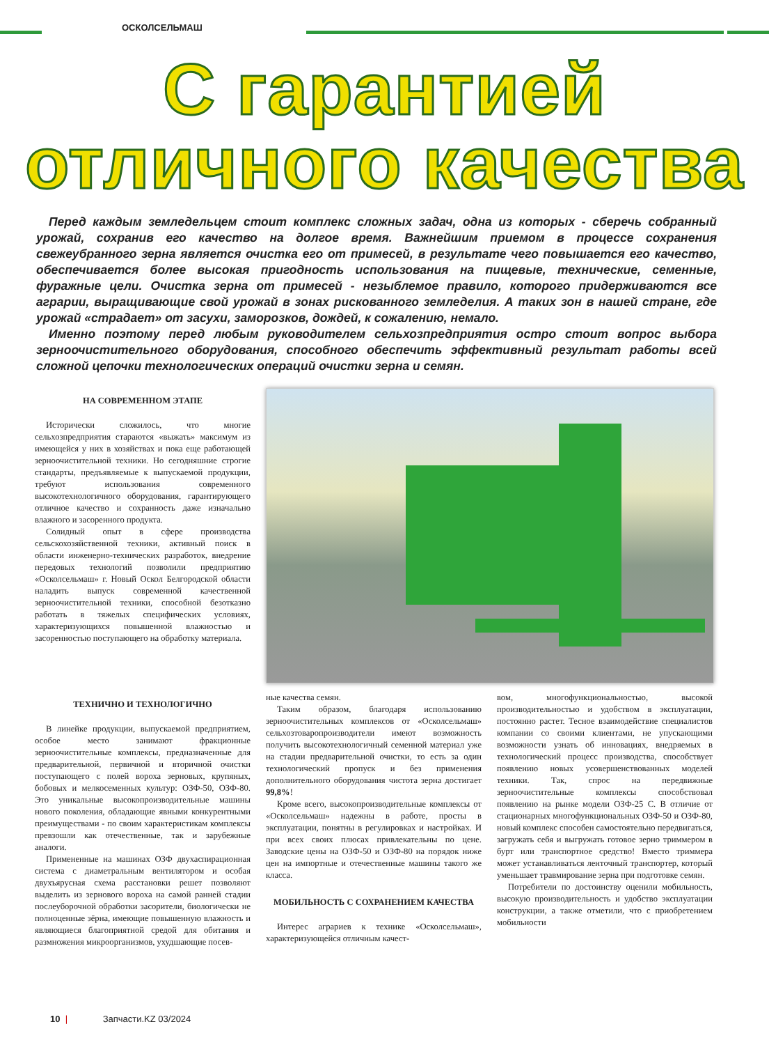ОСКОЛСЕЛЬМАШ
С гарантией
отличного качества
Перед каждым земледельцем стоит комплекс сложных задач, одна из которых - сберечь собранный урожай, сохранив его качество на долгое время. Важнейшим приемом в процессе сохранения свежеубранного зерна является очистка его от примесей, в результате чего повышается его качество, обеспечивается более высокая пригодность использования на пищевые, технические, семенные, фуражные цели. Очистка зерна от примесей - незыблемое правило, которого придерживаются все аграрии, выращивающие свой урожай в зонах рискованного земледелия. А таких зон в нашей стране, где урожай «страдает» от засухи, заморозков, дождей, к сожалению, немало.
Именно поэтому перед любым руководителем сельхозпредприятия остро стоит вопрос выбора зерноочистительного оборудования, способного обеспечить эффективный результат работы всей сложной цепочки технологических операций очистки зерна и семян.
НА СОВРЕМЕННОМ ЭТАПЕ
Исторически сложилось, что многие сельхозпредприятия стараются «выжать» максимум из имеющейся у них в хозяйствах и пока еще работающей зерноочистительной техники. Но сегодняшние строгие стандарты, предъявляемые к выпускаемой продукции, требуют использования современного высокотехнологичного оборудования, гарантирующего отличное качество и сохранность даже изначально влажного и засоренного продукта.
Солидный опыт в сфере производства сельскохозяйственной техники, активный поиск в области инженерно-технических разработок, внедрение передовых технологий позволили предприятию «Осколсельмаш» г. Новый Оскол Белгородской области наладить выпуск современной качественной зерноочистительной техники, способной безотказно работать в тяжелых специфических условиях, характеризующихся повышенной влажностью и засоренностью поступающего на обработку материала.
ТЕХНИЧНО И ТЕХНОЛОГИЧНО
В линейке продукции, выпускаемой предприятием, особое место занимают фракционные зерноочистительные комплексы, предназначенные для предварительной, первичной и вторичной очистки поступающего с полей вороха зерновых, крупяных, бобовых и мелкосеменных культур: ОЗФ-50, ОЗФ-80. Это уникальные высокопроизводительные машины нового поколения, обладающие явными конкурентными преимуществами - по своим характеристикам комплексы превзошли как отечественные, так и зарубежные аналоги.
Примененные на машинах ОЗФ двухаспирационная система с диаметральным вентилятором и особая двухъярусная схема расстановки решет позволяют выделить из зернового вороха на самой ранней стадии послеуборочной обработки засорители, биологически не полноценные зёрна, имеющие повышенную влажность и являющиеся благоприятной средой для обитания и размножения микроорганизмов, ухудшающие посев-
ные качества семян.
Таким образом, благодаря использованию зерноочистительных комплексов от «Осколсельмаш» сельхозтоваропроизводители имеют возможность получить высокотехнологичный семенной материал уже на стадии предварительной очистки, то есть за один технологический пропуск и без применения дополнительного оборудования чистота зерна достигает 99,8%!
Кроме всего, высокопроизводительные комплексы от «Осколсельмаш» надежны в работе, просты в эксплуатации, понятны в регулировках и настройках. И при всех своих плюсах привлекательны по цене. Заводские цены на ОЗФ-50 и ОЗФ-80 на порядок ниже цен на импортные и отечественные машины такого же класса.
МОБИЛЬНОСТЬ С СОХРАНЕНИЕМ КАЧЕСТВА
Интерес аграриев к технике «Осколсельмаш», характеризующейся отличным качест-
вом, многофункциональностью, высокой производительностью и удобством в эксплуатации, постоянно растет. Тесное взаимодействие специалистов компании со своими клиентами, не упускающими возможности узнать об инновациях, внедряемых в технологический процесс производства, способствует появлению новых усовершенствованных моделей техники. Так, спрос на передвижные зерноочистительные комплексы способствовал появлению на рынке модели ОЗФ-25 С. В отличие от стационарных многофункциональных ОЗФ-50 и ОЗФ-80, новый комплекс способен самостоятельно передвигаться, загружать себя и выгружать готовое зерно триммером в бурт или транспортное средство! Вместо триммера может устанавливаться ленточный транспортер, который уменьшает травмирование зерна при подготовке семян.
Потребители по достоинству оценили мобильность, высокую производительность и удобство эксплуатации конструкции, а также отметили, что с приобретением мобильности
10 | Запчасти.KZ 03/2024